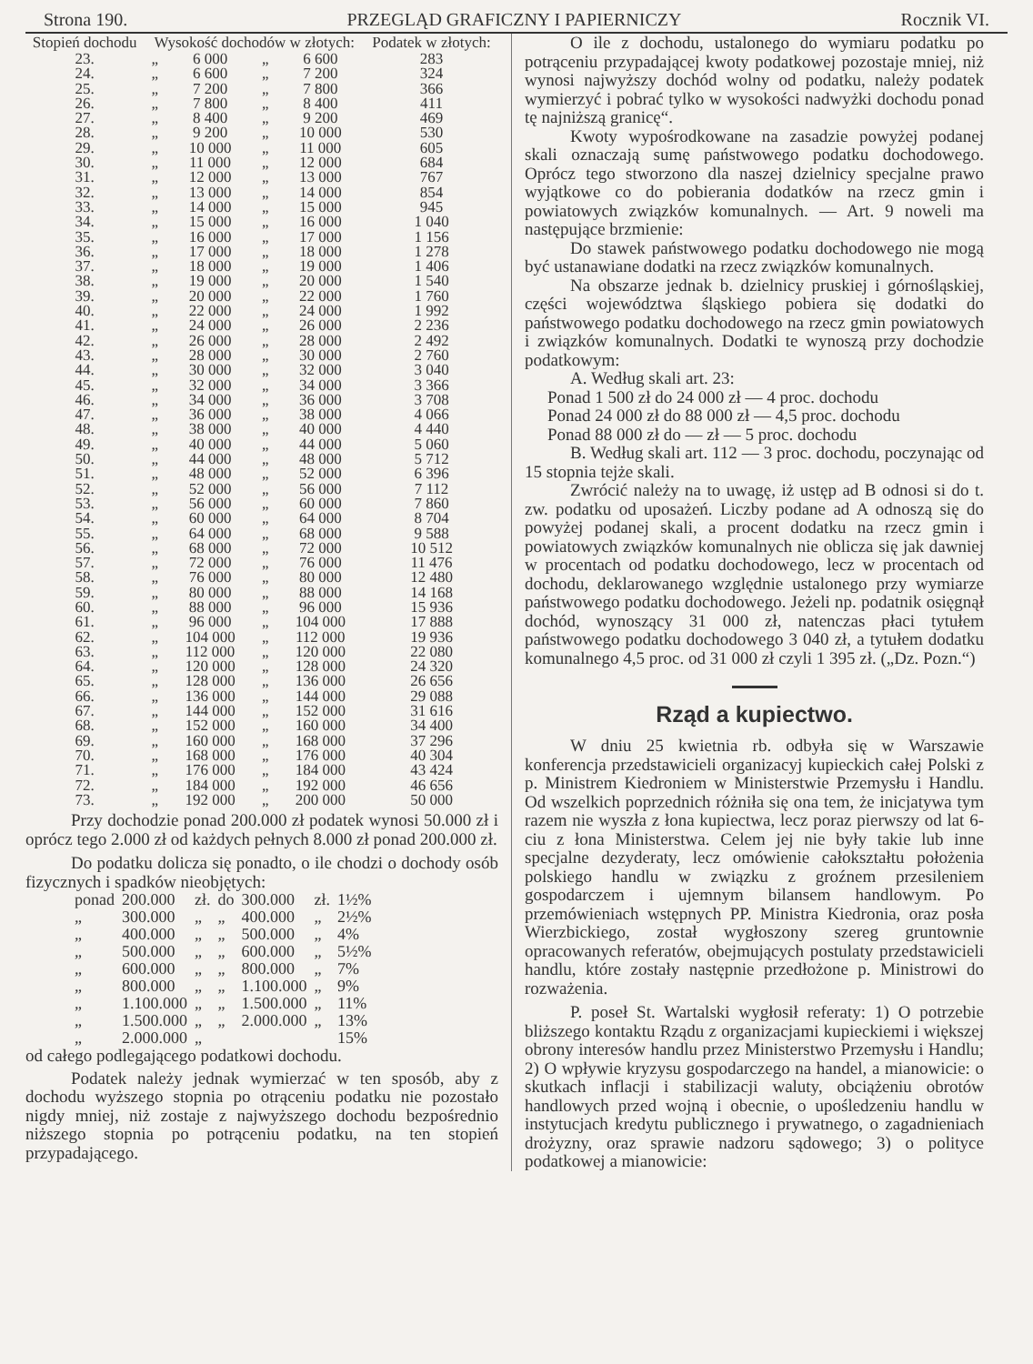Strona 190. PRZEGLĄD GRAFICZNY I PAPIERNICZY Rocznik VI.
| Stopień dochodu | Wysokość dochodów w złotych: | | | | Podatek w złotych: |
| --- | --- | --- | --- | --- | --- |
| 23. | „ | 6 000 | „ | 6 600 | 283 |
| 24. | „ | 6 600 | „ | 7 200 | 324 |
| 25. | „ | 7 200 | „ | 7 800 | 366 |
| 26. | „ | 7 800 | „ | 8 400 | 411 |
| 27. | „ | 8 400 | „ | 9 200 | 469 |
| 28. | „ | 9 200 | „ | 10 000 | 530 |
| 29. | „ | 10 000 | „ | 11 000 | 605 |
| 30. | „ | 11 000 | „ | 12 000 | 684 |
| 31. | „ | 12 000 | „ | 13 000 | 767 |
| 32. | „ | 13 000 | „ | 14 000 | 854 |
| 33. | „ | 14 000 | „ | 15 000 | 945 |
| 34. | „ | 15 000 | „ | 16 000 | 1 040 |
| 35. | „ | 16 000 | „ | 17 000 | 1 156 |
| 36. | „ | 17 000 | „ | 18 000 | 1 278 |
| 37. | „ | 18 000 | „ | 19 000 | 1 406 |
| 38. | „ | 19 000 | „ | 20 000 | 1 540 |
| 39. | „ | 20 000 | „ | 22 000 | 1 760 |
| 40. | „ | 22 000 | „ | 24 000 | 1 992 |
| 41. | „ | 24 000 | „ | 26 000 | 2 236 |
| 42. | „ | 26 000 | „ | 28 000 | 2 492 |
| 43. | „ | 28 000 | „ | 30 000 | 2 760 |
| 44. | „ | 30 000 | „ | 32 000 | 3 040 |
| 45. | „ | 32 000 | „ | 34 000 | 3 366 |
| 46. | „ | 34 000 | „ | 36 000 | 3 708 |
| 47. | „ | 36 000 | „ | 38 000 | 4 066 |
| 48. | „ | 38 000 | „ | 40 000 | 4 440 |
| 49. | „ | 40 000 | „ | 44 000 | 5 060 |
| 50. | „ | 44 000 | „ | 48 000 | 5 712 |
| 51. | „ | 48 000 | „ | 52 000 | 6 396 |
| 52. | „ | 52 000 | „ | 56 000 | 7 112 |
| 53. | „ | 56 000 | „ | 60 000 | 7 860 |
| 54. | „ | 60 000 | „ | 64 000 | 8 704 |
| 55. | „ | 64 000 | „ | 68 000 | 9 588 |
| 56. | „ | 68 000 | „ | 72 000 | 10 512 |
| 57. | „ | 72 000 | „ | 76 000 | 11 476 |
| 58. | „ | 76 000 | „ | 80 000 | 12 480 |
| 59. | „ | 80 000 | „ | 88 000 | 14 168 |
| 60. | „ | 88 000 | „ | 96 000 | 15 936 |
| 61. | „ | 96 000 | „ | 104 000 | 17 888 |
| 62. | „ | 104 000 | „ | 112 000 | 19 936 |
| 63. | „ | 112 000 | „ | 120 000 | 22 080 |
| 64. | „ | 120 000 | „ | 128 000 | 24 320 |
| 65. | „ | 128 000 | „ | 136 000 | 26 656 |
| 66. | „ | 136 000 | „ | 144 000 | 29 088 |
| 67. | „ | 144 000 | „ | 152 000 | 31 616 |
| 68. | „ | 152 000 | „ | 160 000 | 34 400 |
| 69. | „ | 160 000 | „ | 168 000 | 37 296 |
| 70. | „ | 168 000 | „ | 176 000 | 40 304 |
| 71. | „ | 176 000 | „ | 184 000 | 43 424 |
| 72. | „ | 184 000 | „ | 192 000 | 46 656 |
| 73. | „ | 192 000 | „ | 200 000 | 50 000 |
Przy dochodzie ponad 200.000 zł podatek wynosi 50.000 zł i oprócz tego 2.000 zł od każdych pełnych 8.000 zł ponad 200.000 zł.
Do podatku dolicza się ponadto, o ile chodzi o dochody osób fizycznych i spadków nieobjętych:
| ponad | 200.000 | zł. | do | 300.000 | zł. | 1½% |
| „ | 300.000 | „ | „ | 400.000 | „ | 2½% |
| „ | 400.000 | „ | „ | 500.000 | „ | 4% |
| „ | 500.000 | „ | „ | 600.000 | „ | 5½% |
| „ | 600.000 | „ | „ | 800.000 | „ | 7% |
| „ | 800.000 | „ | „ | 1.100.000 | „ | 9% |
| „ | 1.100.000 | „ | „ | 1.500.000 | „ | 11% |
| „ | 1.500.000 | „ | „ | 2.000.000 | „ | 13% |
| „ | 2.000.000 | „ | | | | 15% |
od całego podlegającego podatkowi dochodu.
Podatek należy jednak wymierzać w ten sposób, aby z dochodu wyższego stopnia po otrąceniu podatku nie pozostało nigdy mniej, niż zostaje z najwyższego dochodu bezpośrednio niższego stopnia po potrąceniu podatku, na ten stopień przypadającego.
O ile z dochodu, ustalonego do wymiaru podatku po potrąceniu przypadającej kwoty podatkowej pozostaje mniej, niż wynosi najwyższy dochód wolny od podatku, należy podatek wymierzyć i pobrać tylko w wysokości nadwyżki dochodu ponad tę najniższą granicę“.
Kwoty wypośrodkowane na zasadzie powyżej podanej skali oznaczają sumę państwowego podatku dochodowego. Oprócz tego stworzono dla naszej dzielnicy specjalne prawo wyjątkowe co do pobierania dodatków na rzecz gmin i powiatowych związków komunalnych. — Art. 9 noweli ma następujące brzmienie:
Do stawek państwowego podatku dochodowego nie mogą być ustanawiane dodatki na rzecz związków komunalnych.
Na obszarze jednak b. dzielnicy pruskiej i górnośląskiej, części województwa śląskiego pobiera się dodatki do państwowego podatku dochodowego na rzecz gmin powiatowych i związków komunalnych. Dodatki te wynoszą przy dochodzie podatkowym:
A. Według skali art. 23:
Ponad 1 500 zł do 24 000 zł — 4 proc. dochodu
Ponad 24 000 zł do 88 000 zł — 4,5 proc. dochodu
Ponad 88 000 zł do — zł — 5 proc. dochodu
B. Według skali art. 112 — 3 proc. dochodu, poczynając od 15 stopnia tejże skali.
Zwrócić należy na to uwagę, iż ustęp ad B odnosi si do t. zw. podatku od uposażeń. Liczby podane ad A odnoszą się do powyżej podanej skali, a procent dodatku na rzecz gmin i powiatowych związków komunalnych nie oblicza się jak dawniej w procentach od podatku dochodowego, lecz w procentach od dochodu, deklarowanego względnie ustalonego przy wymiarze państwowego podatku dochodowego. Jeżeli np. podatnik osięgnął dochód, wynoszący 31 000 zł, natenczas płaci tytułem państwowego podatku dochodowego 3 040 zł, a tytułem dodatku komunalnego 4,5 proc. od 31 000 zł czyli 1 395 zł. („Dz. Pozn.“)
Rząd a kupiectwo.
W dniu 25 kwietnia rb. odbyła się w Warszawie konferencja przedstawicieli organizacyj kupieckich całej Polski z p. Ministrem Kiedroniem w Ministerstwie Przemysłu i Handlu. Od wszelkich poprzednich różniła się ona tem, że inicjatywa tym razem nie wyszła z łona kupiectwa, lecz poraz pierwszy od lat 6-ciu z łona Ministerstwa. Celem jej nie były takie lub inne specjalne dezyderaty, lecz omówienie całokształtu położenia polskiego handlu w związku z groźnem przesileniem gospodarczem i ujemnym bilansem handlowym. Po przemówieniach wstępnych PP. Ministra Kiedronia, oraz posła Wierzbickiego, został wygłoszony szereg gruntownie opracowanych referatów, obejmujących postulaty przedstawicieli handlu, które zostały następnie przedłożone p. Ministrowi do rozważenia.
P. poseł St. Wartalski wygłosił referaty: 1) O potrzebie bliższego kontaktu Rządu z organizacjami kupieckiemi i większej obrony interesów handlu przez Ministerstwo Przemysłu i Handlu; 2) O wpływie kryzysu gospodarczego na handel, a mianowicie: o skutkach inflacji i stabilizacji waluty, obciążeniu obrotów handlowych przed wojną i obecnie, o upośledzeniu handlu w instytucjach kredytu publicznego i prywatnego, o zagadnieniach drożyzny, oraz sprawie nadzoru sądowego; 3) o polityce podatkowej a mianowicie: